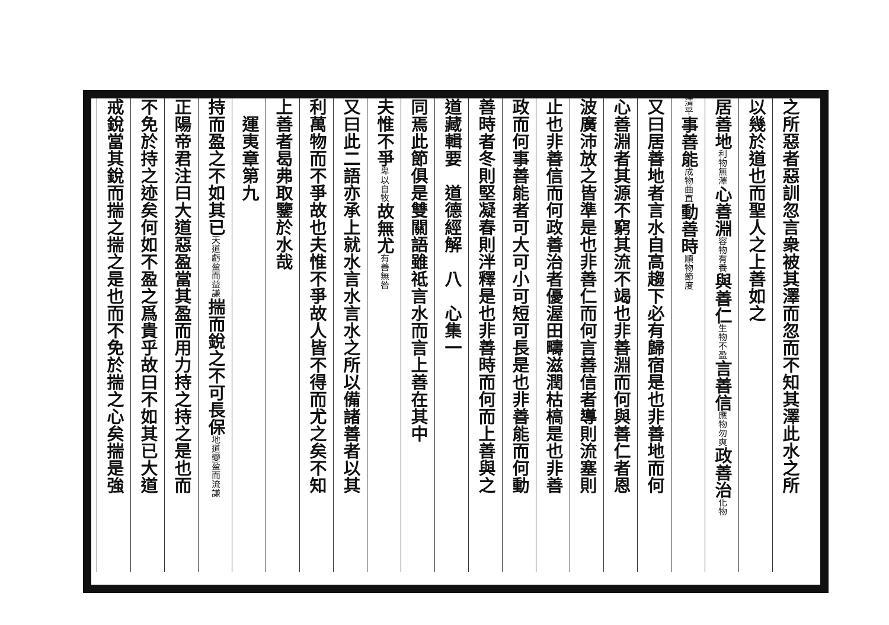之所惡者惡訓忽言衆被其澤而忽而不知其澤此水之所
以幾於道也而聖人之上善如之
居善地利物無澤心善淵容物有養與善仁生物不盈言善信應物勿爽政善治化物
清平事善能成物曲直動善時順物節度
又曰居善地者言水自高趨下必有歸宿是也非善地而何
心善淵者其源不窮其流不竭也非善淵而何與善仁者恩
波廣沛放之皆準是也非善仁而何言善信者導則流塞則
止也非善信而何政善治者優渥田疇滋潤枯槁是也非善
政而何事善能者可大可小可短可長是也非善能而何動
善時者冬則堅凝春則泮釋是也非善時而何而上善與之
道藏輯要　道德經解　八　心集一
同焉此節俱是雙關語雖祗言水而言上善在其中
夫惟不爭卑以自牧故無尤有善無咎
又曰此二語亦承上就水言水言水之所以備諸善者以其
利萬物而不爭故也夫惟不爭故人皆不得而尤之矣不知
上善者曷弗取鑒於水哉
　運夷章第九
持而盈之不如其已天道虧盈而益謙揣而銳之不可長保地道變盈而流謙
正陽帝君注曰大道惡盈當其盈而用力持之持之是也而
不免於持之迹矣何如不盈之爲貴乎故曰不如其已大道
戒銳當其銳而揣之揣之是也而不免於揣之心矣揣是強